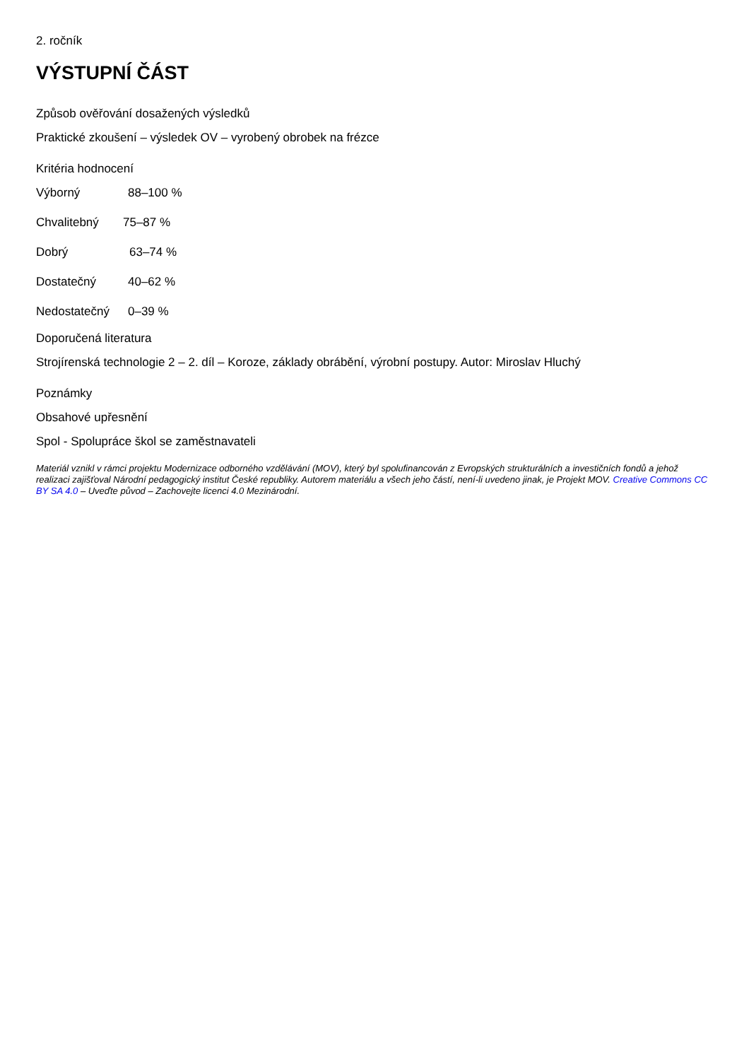2. ročník
VÝSTUPNÍ ČÁST
Způsob ověřování dosažených výsledků
Praktické zkoušení – výsledek OV – vyrobený obrobek na frézce
Kritéria hodnocení
Výborný 88–100 %
Chvalitebný 75–87 %
Dobrý 63–74 %
Dostatečný 40–62 %
Nedostatečný 0–39 %
Doporučená literatura
Strojírenská technologie 2 – 2. díl – Koroze, základy obrábění, výrobní postupy. Autor: Miroslav Hluchý
Poznámky
Obsahové upřesnění
Spol - Spolupráce škol se zaměstnavateli
Materiál vznikl v rámci projektu Modernizace odborného vzdělávání (MOV), který byl spolufinancován z Evropských strukturálních a investičních fondů a jehož realizaci zajišťoval Národní pedagogický institut České republiky. Autorem materiálu a všech jeho částí, není-li uvedeno jinak, je Projekt MOV. Creative Commons CC BY SA 4.0 – Uveďte původ – Zachovejte licenci 4.0 Mezinárodní.